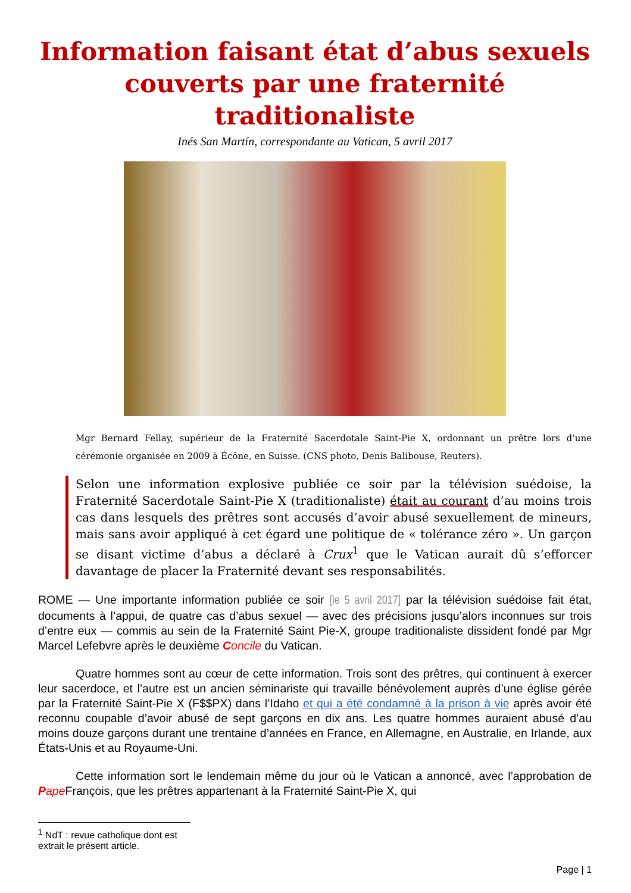Information faisant état d’abus sexuels couverts par une fraternité traditionaliste
Inés San Martín, correspondante au Vatican, 5 avril 2017
Mgr Bernard Fellay, supérieur de la Fraternité Sacerdotale Saint-Pie X, ordonnant un prêtre lors d’une cérémonie organisée en 2009 à Écône, en Suisse. (CNS photo, Denis Balibouse, Reuters).
Selon une information explosive publiée ce soir par la télévision suédoise, la Fraternité Sacerdotale Saint-Pie X (traditionaliste) était au courant d’au moins trois cas dans lesquels des prêtres sont accusés d’avoir abusé sexuellement de mineurs, mais sans avoir appliqué à cet égard une politique de « tolérance zéro ». Un garçon se disant victime d’abus a déclaré à Crux<sup>1</sup> que le Vatican aurait dû s’efforcer davantage de placer la Fraternité devant ses responsabilités.
ROME — Une importante information publiée ce soir [le 5 avril 2017] par la télévision suédoise fait état, documents à l’appui, de quatre cas d’abus sexuel — avec des précisions jusqu’alors inconnues sur trois d’entre eux — commis au sein de la Fraternité Saint Pie-X, groupe traditionaliste dissident fondé par Mgr Marcel Lefebvre après le deuxième Concile du Vatican.
Quatre hommes sont au cœur de cette information. Trois sont des prêtres, qui continuent à exercer leur sacerdoce, et l’autre est un ancien séminariste qui travaille bénévolement auprès d’une église gérée par la Fraternité Saint-Pie X (F$$PX) dans l’Idaho et qui a été condamné à la prison à vie après avoir été reconnu coupable d’avoir abusé de sept garçons en dix ans. Les quatre hommes auraient abusé d’au moins douze garçons durant une trentaine d’années en France, en Allemagne, en Australie, en Irlande, aux États-Unis et au Royaume-Uni.
Cette information sort le lendemain même du jour où le Vatican a annoncé, avec l’approbation de Pape François, que les prêtres appartenant à la Fraternité Saint-Pie X, qui
<sup>1</sup> NdT : revue catholique dont est extrait le présent article.
Page | 1